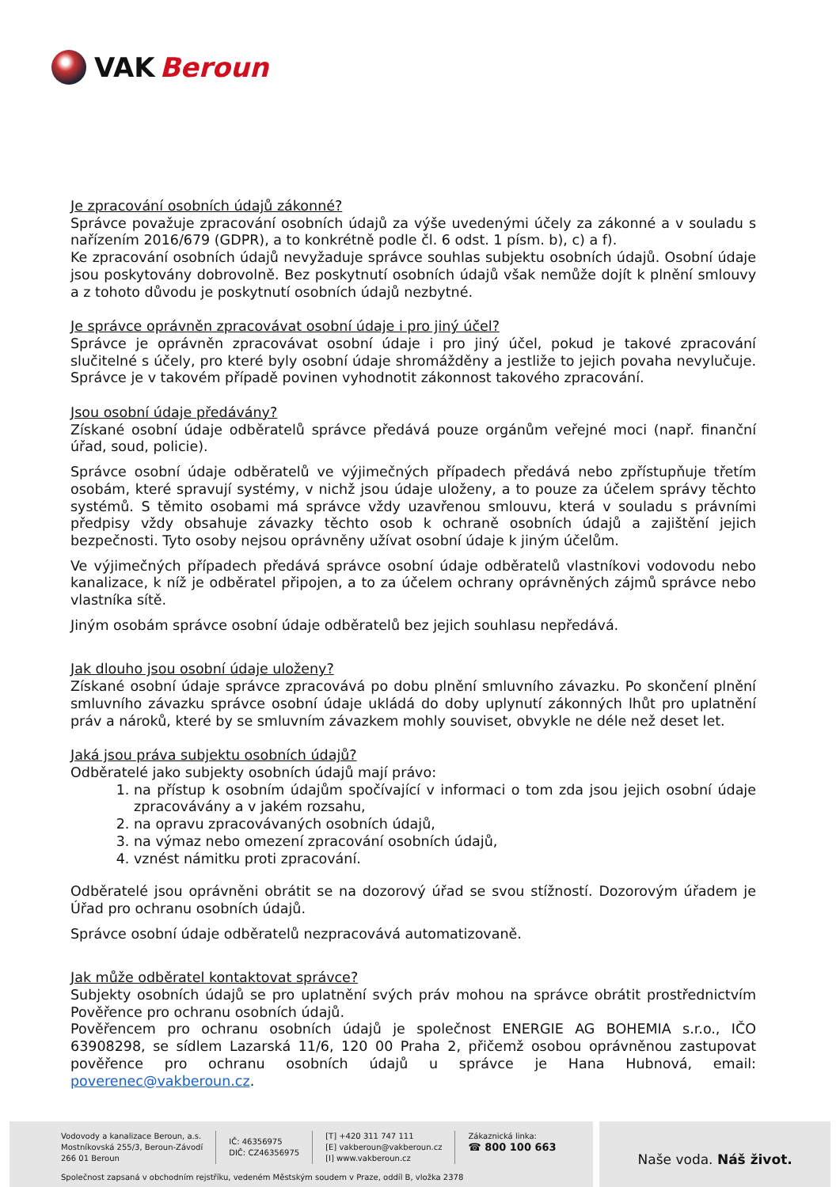VAK Beroun
Je zpracování osobních údajů zákonné?
Správce považuje zpracování osobních údajů za výše uvedenými účely za zákonné a v souladu s nařízením 2016/679 (GDPR), a to konkrétně podle čl. 6 odst. 1 písm. b), c) a f).
Ke zpracování osobních údajů nevyžaduje správce souhlas subjektu osobních údajů. Osobní údaje jsou poskytovány dobrovolně. Bez poskytnutí osobních údajů však nemůže dojít k plnění smlouvy a z tohoto důvodu je poskytnutí osobních údajů nezbytné.
Je správce oprávněn zpracovávat osobní údaje i pro jiný účel?
Správce je oprávněn zpracovávat osobní údaje i pro jiný účel, pokud je takové zpracování slučitelné s účely, pro které byly osobní údaje shromážděny a jestliže to jejich povaha nevylučuje. Správce je v takovém případě povinen vyhodnotit zákonnost takového zpracování.
Jsou osobní údaje předávány?
Získané osobní údaje odběratelů správce předává pouze orgánům veřejné moci (např. finanční úřad, soud, policie).
Správce osobní údaje odběratelů ve výjimečných případech předává nebo zpřístupňuje třetím osobám, které spravují systémy, v nichž jsou údaje uloženy, a to pouze za účelem správy těchto systémů. S těmito osobami má správce vždy uzavřenou smlouvu, která v souladu s právními předpisy vždy obsahuje závazky těchto osob k ochraně osobních údajů a zajištění jejich bezpečnosti. Tyto osoby nejsou oprávněny užívat osobní údaje k jiným účelům.
Ve výjimečných případech předává správce osobní údaje odběratelů vlastníkovi vodovodu nebo kanalizace, k níž je odběratel připojen, a to za účelem ochrany oprávněných zájmů správce nebo vlastníka sítě.
Jiným osobám správce osobní údaje odběratelů bez jejich souhlasu nepředává.
Jak dlouho jsou osobní údaje uloženy?
Získané osobní údaje správce zpracovává po dobu plnění smluvního závazku. Po skončení plnění smluvního závazku správce osobní údaje ukládá do doby uplynutí zákonných lhůt pro uplatnění práv a nároků, které by se smluvním závazkem mohly souviset, obvykle ne déle než deset let.
Jaká jsou práva subjektu osobních údajů?
Odběratelé jako subjekty osobních údajů mají právo:
1. na přístup k osobním údajům spočívající v informaci o tom zda jsou jejich osobní údaje zpracovávány a v jakém rozsahu,
2. na opravu zpracovávaných osobních údajů,
3. na výmaz nebo omezení zpracování osobních údajů,
4. vznést námitku proti zpracování.
Odběratelé jsou oprávněni obrátit se na dozorový úřad se svou stížností. Dozorovým úřadem je Úřad pro ochranu osobních údajů.
Správce osobní údaje odběratelů nezpracovává automatizovaně.
Jak může odběratel kontaktovat správce?
Subjekty osobních údajů se pro uplatnění svých práv mohou na správce obrátit prostřednictvím Pověřence pro ochranu osobních údajů.
Pověřencem pro ochranu osobních údajů je společnost ENERGIE AG BOHEMIA s.r.o., IČO 63908298, se sídlem Lazarská 11/6, 120 00 Praha 2, přičemž osobou oprávněnou zastupovat pověřence pro ochranu osobních údajů u správce je Hana Hubnová, email: poverenec@vakberoun.cz.
Vodovody a kanalizace Beroun, a.s.
Mostníkovská 255/3, Beroun-Závodí
266 01 Beroun
IČ: 46356975
DIČ: CZ46356975
[T] +420 311 747 111
[E] vakberoun@vakberoun.cz
[I] www.vakberoun.cz
Zákaznická linka:
☎ 800 100 663
Společnost zapsaná v obchodním rejstříku, vedeném Městským soudem v Praze, oddíl B, vložka 2378
Naše voda. Náš život.